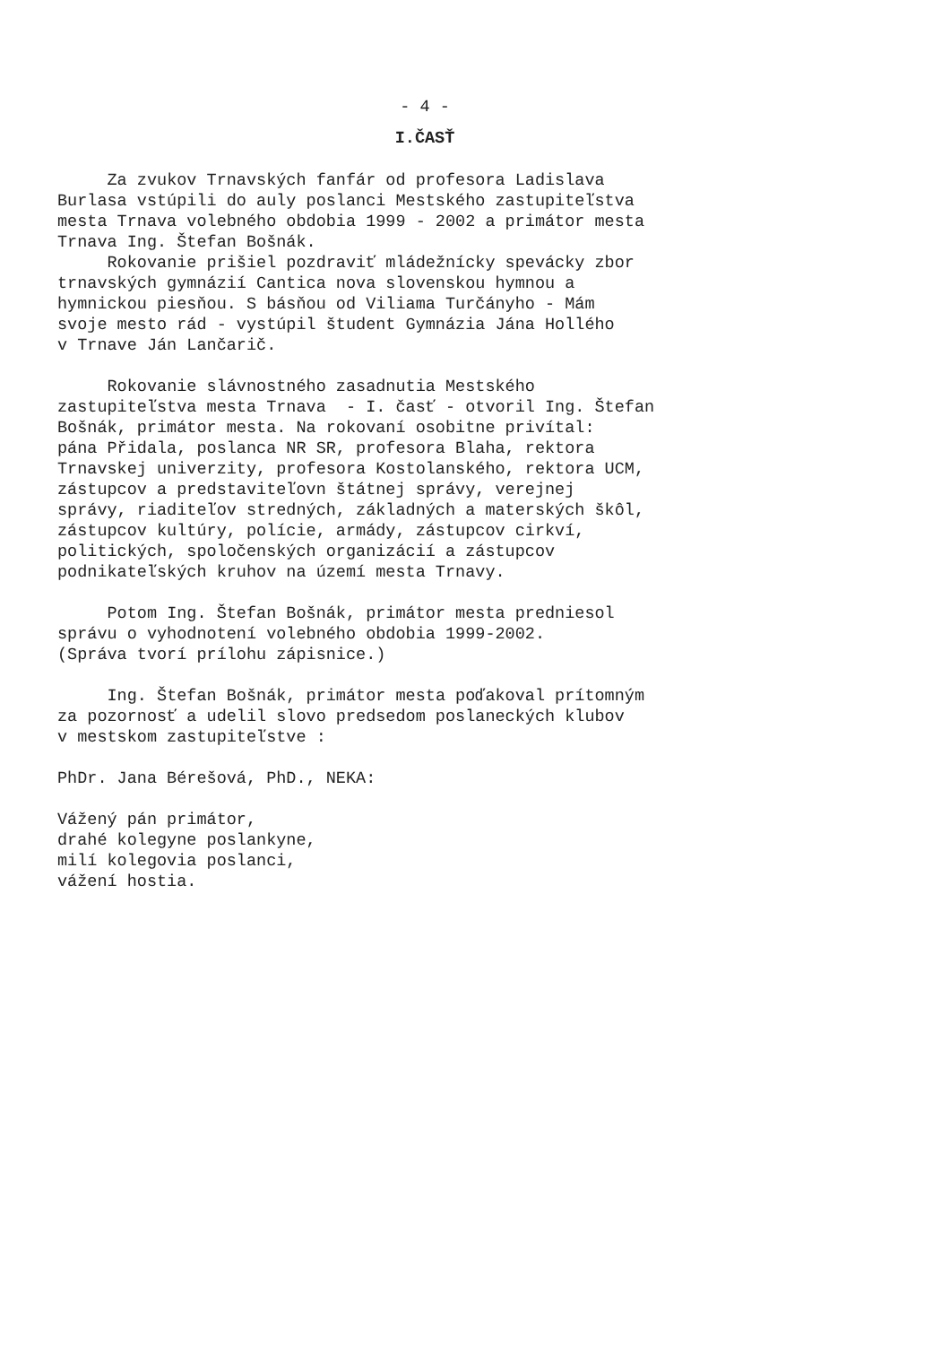- 4 -
I.ČASŤ
Za zvukov Trnavských fanfár od profesora Ladislava Burlasa vstúpili do auly poslanci Mestského zastupiteľstva mesta Trnava volebného obdobia 1999 - 2002 a primátor mesta Trnava Ing. Štefan Bošnák. Rokovanie prišiel pozdraviť mládežnícky spevácky zbor trnavských gymnázií Cantica nova slovenskou hymnou a hymnickou piesňou. S básňou od Viliama Turčányho - Mám svoje mesto rád - vystúpil študent Gymnázia Jána Hollého v Trnave Ján Lančarič.
Rokovanie slávnostného zasadnutia Mestského zastupiteľstva mesta Trnava - I. časť - otvoril Ing. Štefan Bošnák, primátor mesta. Na rokovaní osobitne privítal: pána Přidala, poslanca NR SR, profesora Blaha, rektora Trnavskej univerzity, profesora Kostolanského, rektora UCM, zástupcov a predstaviteľovn štátnej správy, verejnej správy, riaditeľov stredných, základných a materských škôl, zástupcov kultúry, polície, armády, zástupcov cirkví, politických, spoločenských organizácií a zástupcov podnikateľských kruhov na území mesta Trnavy.
Potom Ing. Štefan Bošnák, primátor mesta predniesol správu o vyhodnotení volebného obdobia 1999-2002. (Správa tvorí prílohu zápisnice.)
Ing. Štefan Bošnák, primátor mesta poďakoval prítomným za pozornosť a udelil slovo predsedom poslaneckých klubov v mestskom zastupiteľstve :
PhDr. Jana Bérešová, PhD., NEKA:
Vážený pán primátor, drahé kolegyne poslankyne, milí kolegovia poslanci, vážení hostia.